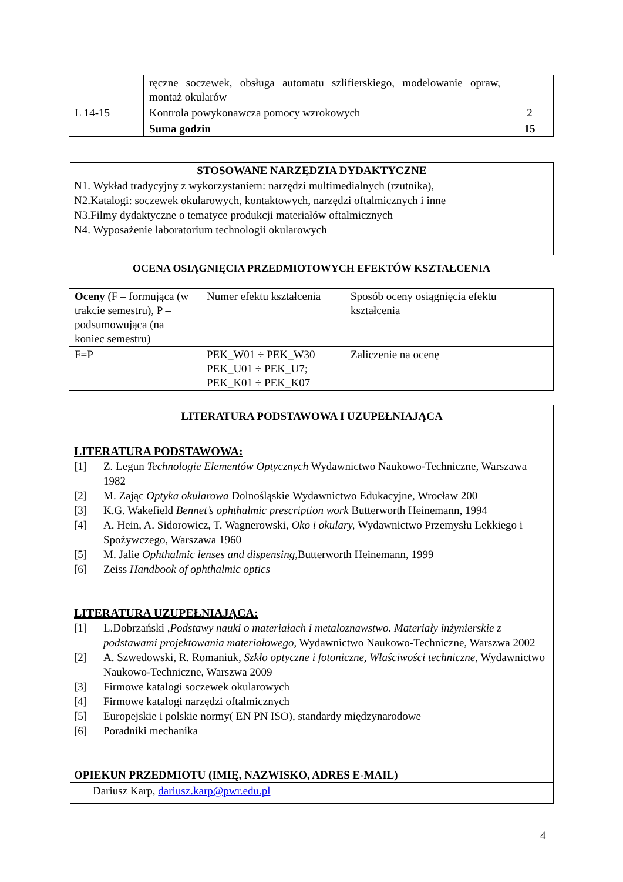| | ręczne soczewek, obsługa automatu szlifierskiego, modelowanie opraw, montaż okularów | |
| L 14-15 | Kontrola powykonawcza pomocy wzrokowych | 2 |
| | Suma godzin | 15 |
STOSOWANE NARZĘDZIA DYDAKTYCZNE
N1. Wykład tradycyjny z wykorzystaniem: narzędzi multimedialnych (rzutnika),
N2.Katalogi: soczewek okularowych, kontaktowych, narzędzi oftalmicznych i inne
N3.Filmy dydaktyczne o tematyce produkcji materiałów oftalmicznych
N4. Wyposażenie laboratorium technologii okularowych
OCENA OSIĄGNIĘCIA PRZEDMIOTOWYCH EFEKTÓW KSZTAŁCENIA
| Oceny (F – formująca (w trakcie semestru), P – podsumowująca (na koniec semestru) | Numer efektu kształcenia | Sposób oceny osiągnięcia efektu kształcenia |
| F=P | PEK_W01 ÷ PEK_W30 PEK_U01 ÷ PEK_U7; PEK_K01 ÷ PEK_K07 | Zaliczenie na ocenę |
LITERATURA PODSTAWOWA I UZUPEŁNIAJĄCA
LITERATURA PODSTAWOWA:
[1] Z. Legun Technologie Elementów Optycznych Wydawnictwo Naukowo-Techniczne, Warszawa 1982
[2] M. Zając Optyka okularowa Dolnośląskie Wydawnictwo Edukacyjne, Wrocław 200
[3] K.G. Wakefield Bennet’s ophthalmic prescription work Butterworth Heinemann, 1994
[4] A. Hein, A. Sidorowicz, T. Wagnerowski, Oko i okulary, Wydawnictwo Przemysłu Lekkiego i Spożywczego, Warszawa 1960
[5] M. Jalie Ophthalmic lenses and dispensing, Butterworth Heinemann, 1999
[6] Zeiss Handbook of ophthalmic optics
LITERATURA UZUPEŁNIAJĄCA:
[1] L.Dobrzański ,Podstawy nauki o materiałach i metaloznawstwo. Materiały inżynierskie z podstawami projektowania materiałowego, Wydawnictwo Naukowo-Techniczne, Warszwa 2002
[2] A. Szwedowski, R. Romaniuk, Szkło optyczne i fotoniczne, Właściwości techniczne, Wydawnictwo Naukowo-Techniczne, Warszwa 2009
[3] Firmowe katalogi soczewek okularowych
[4] Firmowe katalogi narzędzi oftalmicznych
[5] Europejskie i polskie normy( EN PN ISO), standardy międzynarodowe
[6] Poradniki mechanika
OPIEKUN PRZEDMIOTU (IMIĘ, NAZWISKO, ADRES E-MAIL)
Dariusz Karp, dariusz.karp@pwr.edu.pl
4